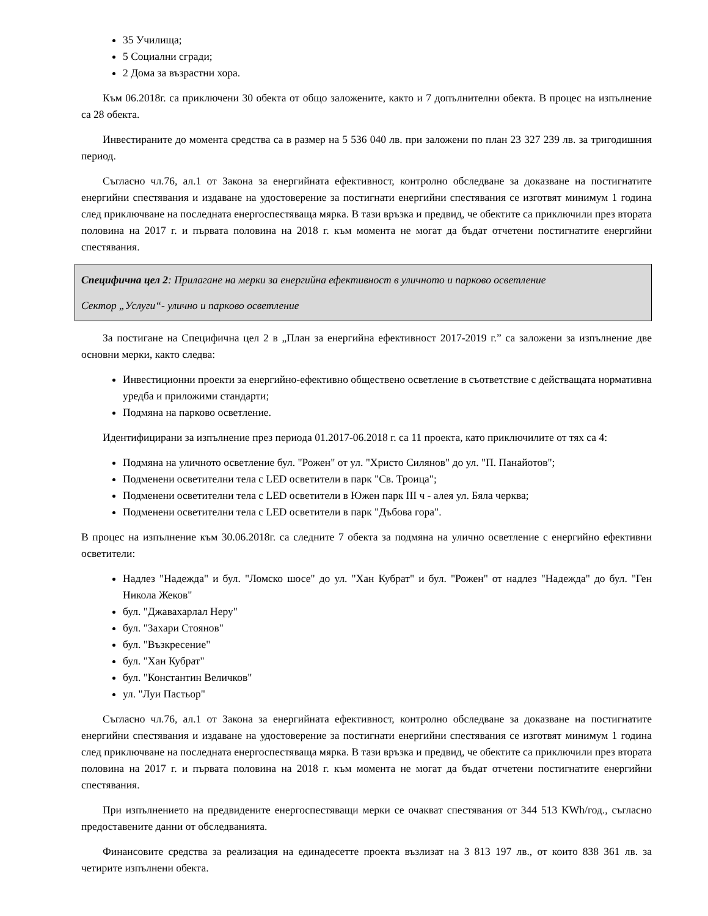35 Училища;
5 Социални сгради;
2 Дома за възрастни хора.
Към 06.2018г. са приключени 30 обекта от общо заложените, както и 7 допълнителни обекта. В процес на изпълнение са 28 обекта.
Инвестираните до момента средства са в размер на 5 536 040 лв. при заложени по план 23 327 239 лв. за тригодишния период.
Съгласно чл.76, ал.1 от Закона за енергийната ефективност, контролно обследване за доказване на постигнатите енергийни спестявания и издаване на удостоверение за постигнати енергийни спестявания се изготвят минимум 1 година след приключване на последната енергоспестяваща мярка. В тази връзка и предвид, че обектите са приключили през втората половина на 2017 г. и първата половина на 2018 г. към момента не могат да бъдат отчетени постигнатите енергийни спестявания.
Специфична цел 2: Прилагане на мерки за енергийна ефективност в уличното и парково осветление
Сектор „Услуги“- улично и парково осветление
За постигане на Специфична цел 2 в „План за енергийна ефективност 2017-2019 г.” са заложени за изпълнение две основни мерки, както следва:
Инвестиционни проекти за енергийно-ефективно обществено осветление в съответствие с действащата нормативна уредба и приложими стандарти;
Подмяна на парково осветление.
Идентифицирани за изпълнение през периода 01.2017-06.2018 г. са 11 проекта, като приключилите от тях са 4:
Подмяна на уличното осветление бул. "Рожен" от ул. "Христо Силянов" до ул. "П. Панайотов";
Подменени осветителни тела с LED осветители в парк "Св. Троица";
Подменени осветителни тела с LED осветители в Южен парк III ч - алея ул. Бяла черква;
Подменени осветителни тела с LED осветители в парк "Дъбова гора".
В процес на изпълнение към 30.06.2018г. са следните 7 обекта за подмяна на улично осветление с енергийно ефективни осветители:
Надлез "Надежда" и бул. "Ломско шосе" до ул. "Хан Кубрат" и бул. "Рожен" от надлез "Надежда" до бул. "Ген Никола Жеков"
бул. "Джавахарлал Неру"
бул. "Захари Стоянов"
бул. "Възкресение"
бул. "Хан Кубрат"
бул. "Константин Величков"
ул. "Луи Пастьор"
Съгласно чл.76, ал.1 от Закона за енергийната ефективност, контролно обследване за доказване на постигнатите енергийни спестявания и издаване на удостоверение за постигнати енергийни спестявания се изготвят минимум 1 година след приключване на последната енергоспестяваща мярка. В тази връзка и предвид, че обектите са приключили през втората половина на 2017 г. и първата половина на 2018 г. към момента не могат да бъдат отчетени постигнатите енергийни спестявания.
При изпълнението на предвидените енергоспестяващи мерки се очакват спестявания от 344 513 KWh/год., съгласно предоставените данни от обследванията.
Финансовите средства за реализация на единадесетте проекта възлизат на 3 813 197 лв., от които 838 361 лв. за четирите изпълнени обекта.